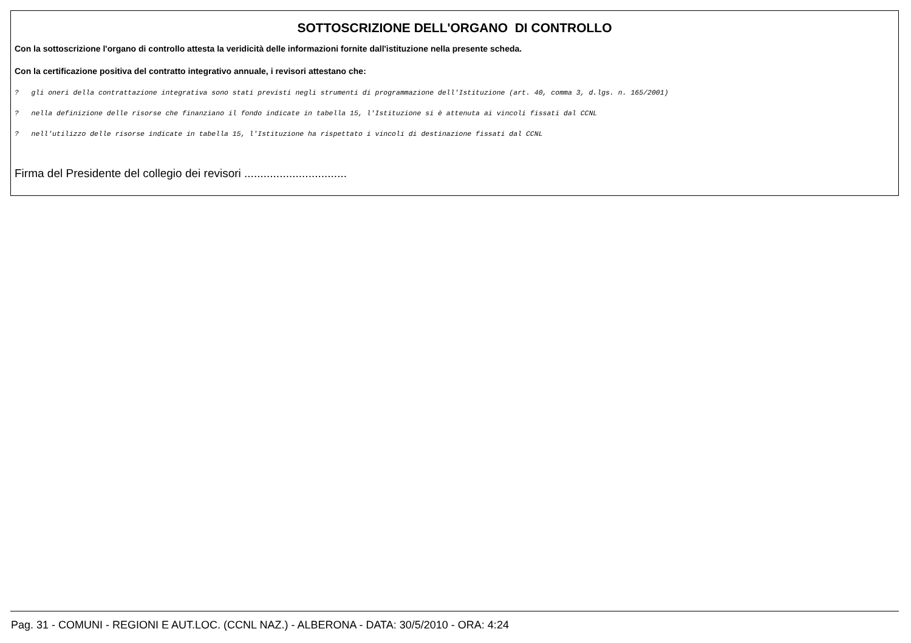SOTTOSCRIZIONE DELL'ORGANO DI CONTROLLO
Con la sottoscrizione l'organo di controllo attesta la veridicità delle informazioni fornite dall'istituzione nella presente scheda.
Con la certificazione positiva del contratto integrativo annuale, i revisori attestano che:
? gli oneri della contrattazione integrativa sono stati previsti negli strumenti di programmazione dell'Istituzione (art. 40, comma 3, d.lgs. n. 165/2001)
? nella definizione delle risorse che finanziano il fondo indicate in tabella 15, l'Istituzione si è attenuta ai vincoli fissati dal CCNL
? nell'utilizzo delle risorse indicate in tabella 15, l'Istituzione ha rispettato i vincoli di destinazione fissati dal CCNL
Firma del Presidente del collegio dei revisori ................................
Pag. 31 - COMUNI - REGIONI E AUT.LOC. (CCNL NAZ.) - ALBERONA - DATA: 30/5/2010 - ORA: 4:24